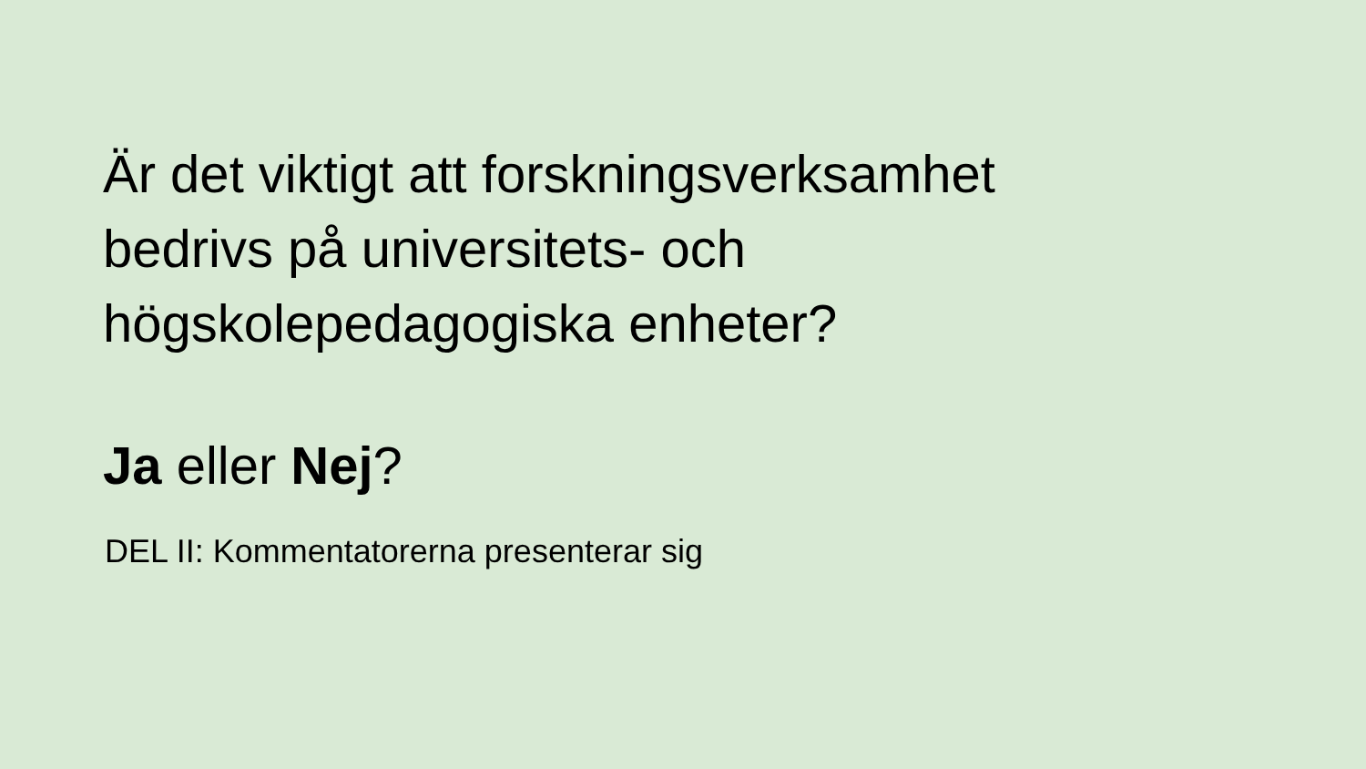Är det viktigt att forskningsverksamhet
bedrivs på universitets- och
högskolepedagogiska enheter?
Ja eller Nej?
DEL II: Kommentatorerna presenterar sig